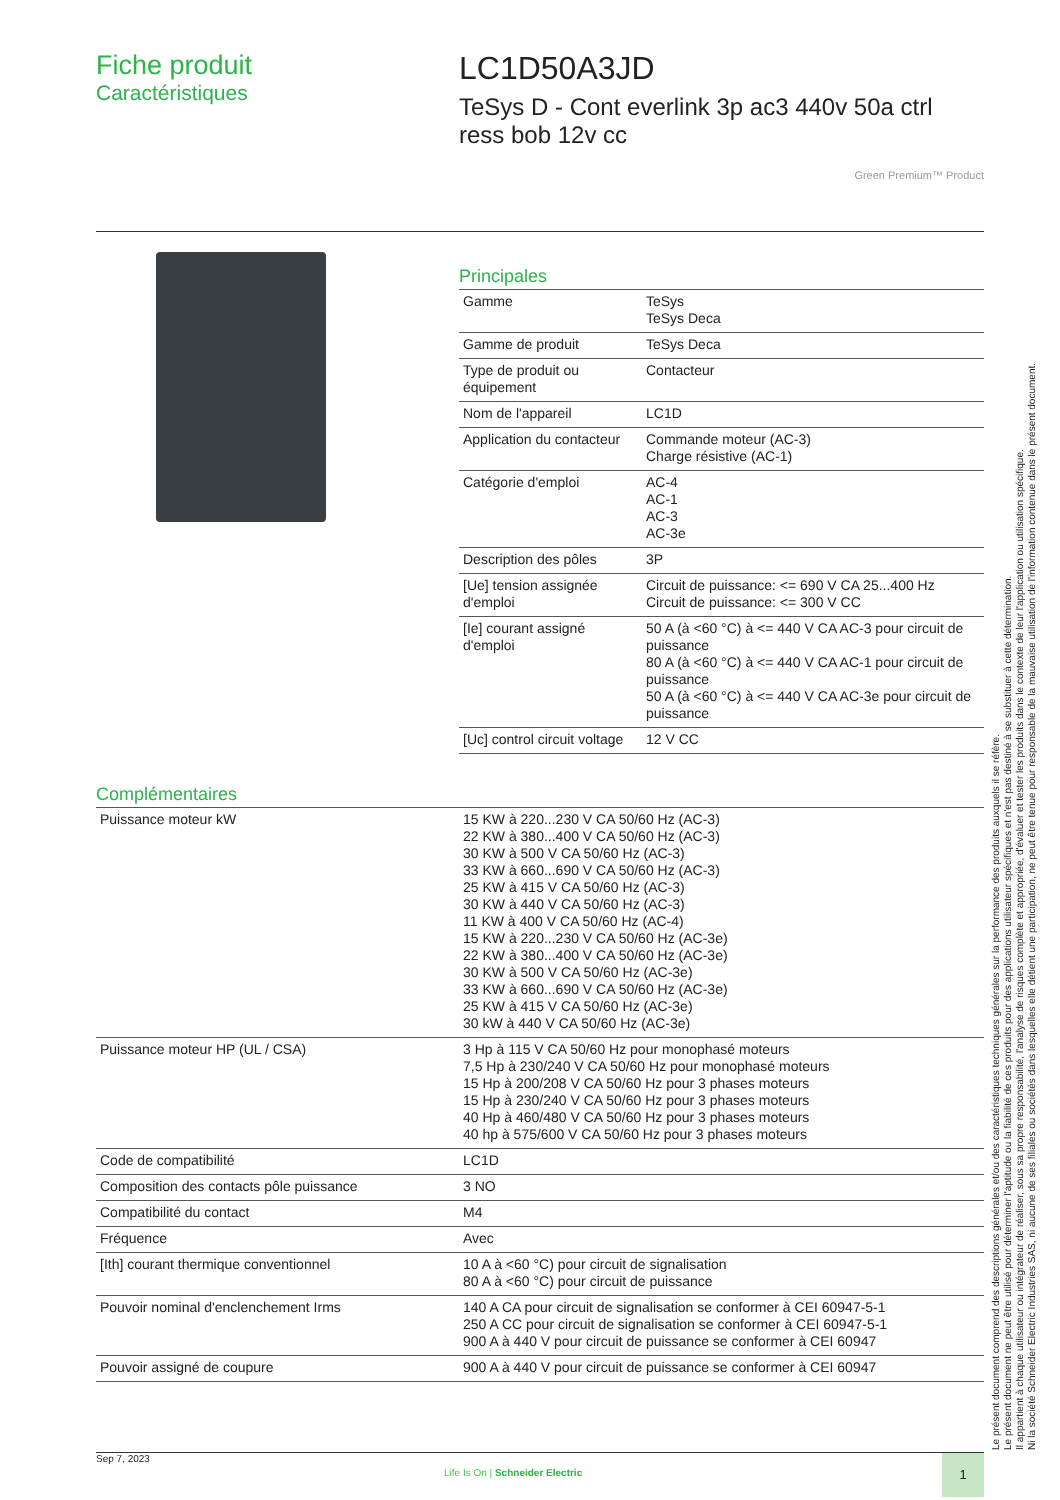Fiche produit
Caractéristiques
LC1D50A3JD
TeSys D - Cont everlink 3p ac3 440v 50a ctrl ress bob 12v cc
Green Premium™ Product
Principales
| Gamme | TeSys TeSys Deca |
| Gamme de produit | TeSys Deca |
| Type de produit ou équipement | Contacteur |
| Nom de l'appareil | LC1D |
| Application du contacteur | Commande moteur (AC-3) Charge résistive (AC-1) |
| Catégorie d'emploi | AC-4 AC-1 AC-3 AC-3e |
| Description des pôles | 3P |
| [Ue] tension assignée d'emploi | Circuit de puissance: <= 690 V CA 25...400 Hz Circuit de puissance: <= 300 V CC |
| [Ie] courant assigné d'emploi | 50 A (à <60 °C) à <= 440 V CA AC-3 pour circuit de puissance 80 A (à <60 °C) à <= 440 V CA AC-1 pour circuit de puissance 50 A (à <60 °C) à <= 440 V CA AC-3e pour circuit de puissance |
| [Uc] control circuit voltage | 12 V CC |
Complémentaires
| Puissance moteur kW | 15 KW à 220...230 V CA 50/60 Hz (AC-3) 22 KW à 380...400 V CA 50/60 Hz (AC-3) 30 KW à 500 V CA 50/60 Hz (AC-3) 33 KW à 660...690 V CA 50/60 Hz (AC-3) 25 KW à 415 V CA 50/60 Hz (AC-3) 30 KW à 440 V CA 50/60 Hz (AC-3) 11 KW à 400 V CA 50/60 Hz (AC-4) 15 KW à 220...230 V CA 50/60 Hz (AC-3e) 22 KW à 380...400 V CA 50/60 Hz (AC-3e) 30 KW à 500 V CA 50/60 Hz (AC-3e) 33 KW à 660...690 V CA 50/60 Hz (AC-3e) 25 KW à 415 V CA 50/60 Hz (AC-3e) 30 kW à 440 V CA 50/60 Hz (AC-3e) |
| Puissance moteur HP (UL / CSA) | 3 Hp à 115 V CA 50/60 Hz pour monophasé moteurs 7,5 Hp à 230/240 V CA 50/60 Hz pour monophasé moteurs 15 Hp à 200/208 V CA 50/60 Hz pour 3 phases moteurs 15 Hp à 230/240 V CA 50/60 Hz pour 3 phases moteurs 40 Hp à 460/480 V CA 50/60 Hz pour 3 phases moteurs 40 hp à 575/600 V CA 50/60 Hz pour 3 phases moteurs |
| Code de compatibilité | LC1D |
| Composition des contacts pôle puissance | 3 NO |
| Compatibilité du contact | M4 |
| Fréquence | Avec |
| [Ith] courant thermique conventionnel | 10 A à <60 °C) pour circuit de signalisation 80 A à <60 °C) pour circuit de puissance |
| Pouvoir nominal d'enclenchement Irms | 140 A CA pour circuit de signalisation se conformer à CEI 60947-5-1 250 A CC pour circuit de signalisation se conformer à CEI 60947-5-1 900 A à 440 V pour circuit de puissance se conformer à CEI 60947 |
| Pouvoir assigné de coupure | 900 A à 440 V pour circuit de puissance se conformer à CEI 60947 |
Le présent document comprend des descriptions générales et/ou des caractéristiques techniques générales sur la performance des produits auxquels il se réfère.
Le présent document ne peut être utilisé pour déterminer l'aptitude ou la fiabilité de ces produits pour des applications utilisateur spécifiques et n'est pas destiné à se substituer à cette détermination.
Il appartient à chaque utilisateur ou intégrateur de réaliser, sous sa propre responsabilité, l'analyse de risques complète et appropriée, d'évaluer et tester les produits dans le contexte de leur l'application ou utilisation spécifique.
Ni la société Schneider Electric Industries SAS, ni aucune de ses filiales ou sociétés dans lesquelles elle détient une participation, ne peut être tenue pour responsable de la mauvaise utilisation de l'information contenue dans le présent document.
Sep 7, 2023
Life Is On | Schneider Electric
1